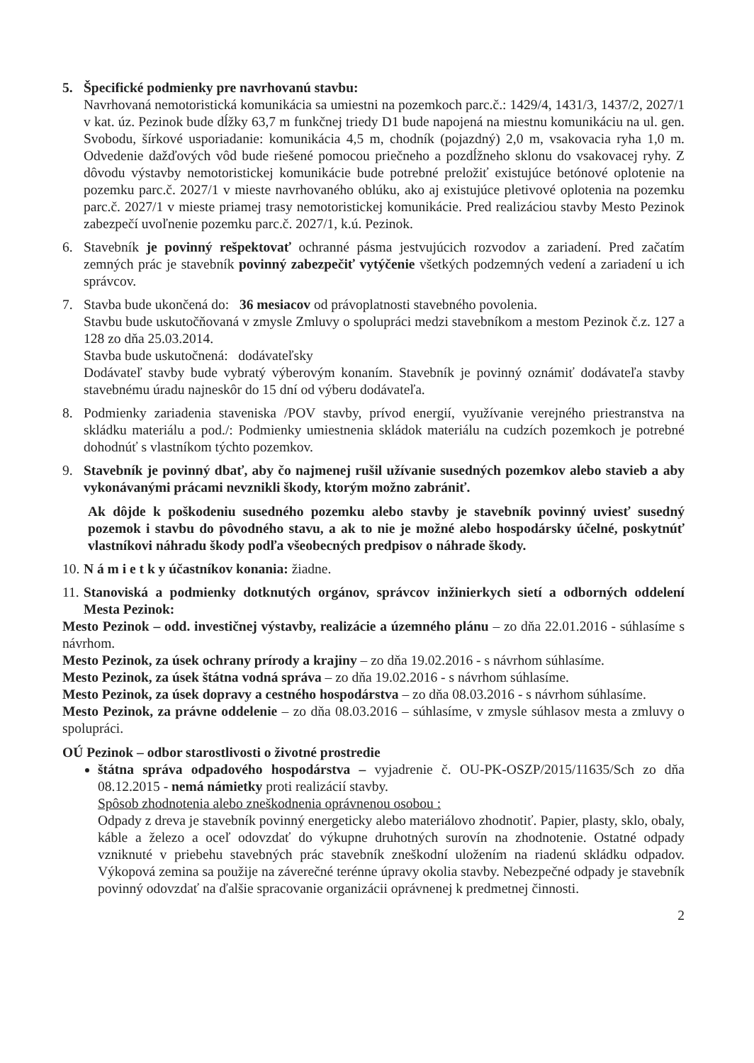5. Špecifické podmienky pre navrhovanú stavbu:
Navrhovaná nemotoristická komunikácia sa umiestni na pozemkoch parc.č.: 1429/4, 1431/3, 1437/2, 2027/1 v kat. úz. Pezinok bude dĺžky 63,7 m funkčnej triedy D1 bude napojená na miestnu komunikáciu na ul. gen. Svobodu, šírkové usporiadanie: komunikácia 4,5 m, chodník (pojazdný) 2,0 m, vsakovacia ryha 1,0 m. Odvedenie dažďových vôd bude riešené pomocou priečneho a pozdĺžneho sklonu do vsakovacej ryhy. Z dôvodu výstavby nemotoristickej komunikácie bude potrebné preložiť existujúce betónové oplotenie na pozemku parc.č. 2027/1 v mieste navrhovaného oblúku, ako aj existujúce pletivové oplotenia na pozemku parc.č. 2027/1 v mieste priamej trasy nemotoristickej komunikácie. Pred realizáciou stavby Mesto Pezinok zabezpečí uvoľnenie pozemku parc.č. 2027/1, k.ú. Pezinok.
6. Stavebník je povinný rešpektovať ochranné pásma jestvujúcich rozvodov a zariadení. Pred začatím zemných prác je stavebník povinný zabezpečiť vytýčenie všetkých podzemných vedení a zariadení u ich správcov.
7. Stavba bude ukončená do: 36 mesiacov od právoplatnosti stavebného povolenia.
Stavbu bude uskutočňovaná v zmysle Zmluvy o spolupráci medzi stavebníkom a mestom Pezinok č.z. 127 a 128 zo dňa 25.03.2014.
Stavba bude uskutočnená: dodávateľsky
Dodávateľ stavby bude vybratý výberovým konaním. Stavebník je povinný oznámiť dodávateľa stavby stavebnému úradu najneskôr do 15 dní od výberu dodávateľa.
8. Podmienky zariadenia staveniska /POV stavby, prívod energií, využívanie verejného priestranstva na skládku materiálu a pod./: Podmienky umiestnenia skládok materiálu na cudzích pozemkoch je potrebné dohodnúť s vlastníkom týchto pozemkov.
9. Stavebník je povinný dbať, aby čo najmenej rušil užívanie susedných pozemkov alebo stavieb a aby vykonávanými prácami nevznikli škody, ktorým možno zabrániť.
Ak dôjde k poškodeniu susedného pozemku alebo stavby je stavebník povinný uviesť susedný pozemok i stavbu do pôvodného stavu, a ak to nie je možné alebo hospodársky účelné, poskytnúť vlastníkovi náhradu škody podľa všeobecných predpisov o náhrade škody.
10.
N á m i e t k y účastníkov konania: žiadne.
11.
Stanoviská a podmienky dotknutých orgánov, správcov inžinierkych sietí a odborných oddelení Mesta Pezinok:
Mesto Pezinok – odd. investičnej výstavby, realizácie a územného plánu – zo dňa 22.01.2016 - súhlasíme s návrhom.
Mesto Pezinok, za úsek ochrany prírody a krajiny – zo dňa 19.02.2016 - s návrhom súhlasíme.
Mesto Pezinok, za úsek štátna vodná správa – zo dňa 19.02.2016 - s návrhom súhlasíme.
Mesto Pezinok, za úsek dopravy a cestného hospodárstva – zo dňa 08.03.2016 - s návrhom súhlasíme.
Mesto Pezinok, za právne oddelenie – zo dňa 08.03.2016 – súhlasíme, v zmysle súhlasov mesta a zmluvy o spolupráci.
OÚ Pezinok – odbor starostlivosti o životné prostredie
štátna správa odpadového hospodárstva – vyjadrenie č. OU-PK-OSZP/2015/11635/Sch zo dňa 08.12.2015 - nemá námietky proti realizácií stavby.
Spôsob zhodnotenia alebo zneškodnenia oprávnenou osobou :
Odpady z dreva je stavebník povinný energeticky alebo materiálovo zhodnotiť. Papier, plasty, sklo, obaly, káble a železo a oceľ odovzdať do výkupne druhotných surovín na zhodnotenie. Ostatné odpady vzniknuté v priebehu stavebných prác stavebník zneškodní uložením na riadenú skládku odpadov. Výkopová zemina sa použije na záverečné terénne úpravy okolia stavby. Nebezpečné odpady je stavebník povinný odovzdať na ďalšie spracovanie organizácii oprávnenej k predmetnej činnosti.
2